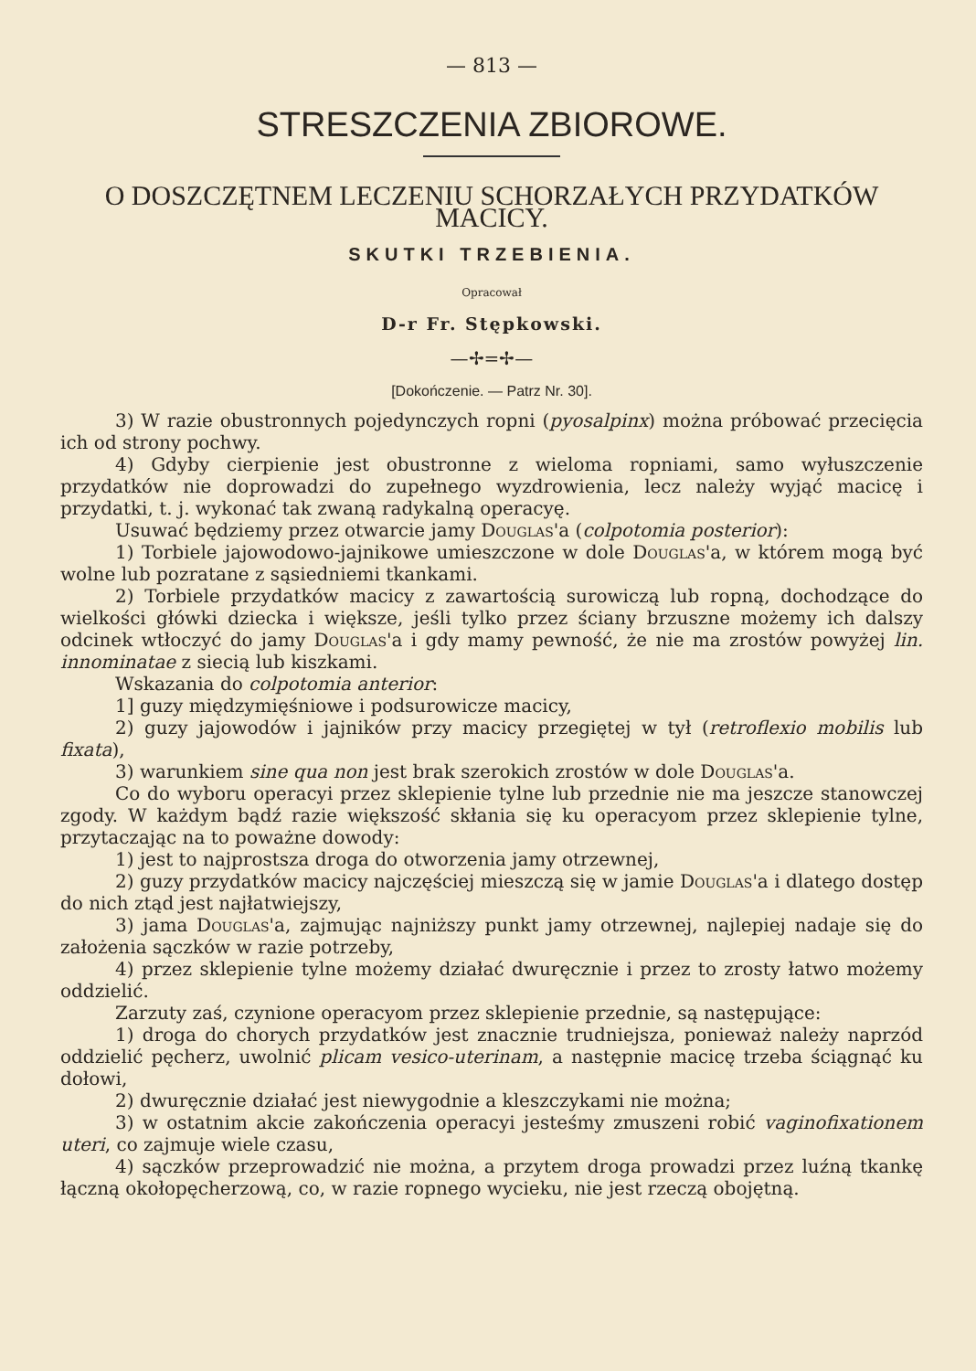— 813 —
STRESZCZENIA ZBIOROWE.
O DOSZCZĘTNEM LECZENIU SCHORZAŁYCH PRZYDATKÓW MACICY.
SKUTKI TRZEBIENIA.
Opracował
D-r Fr. Stępkowski.
—✢=✢—
[Dokończenie. — Patrz Nr. 30].
3) W razie obustronnych pojedynczych ropni (pyosalpinx) można próbować przecięcia ich od strony pochwy.
4) Gdyby cierpienie jest obustronne z wieloma ropniami, samo wyłuszczenie przydatków nie doprowadzi do zupełnego wyzdrowienia, lecz należy wyjąć macicę i przydatki, t. j. wykonać tak zwaną radykalną operacyę.
Usuwać będziemy przez otwarcie jamy Douglas'a (colpotomia posterior):
1) Torbiele jajowodowo-jajnikowe umieszczone w dole Douglas'a, w którem mogą być wolne lub pozratane z sąsiedniemi tkankami.
2) Torbiele przydatków macicy z zawartością surowiczą lub ropną, dochodzące do wielkości główki dziecka i większe, jeśli tylko przez ściany brzuszne możemy ich dalszy odcinek wtłoczyć do jamy Douglas'a i gdy mamy pewność, że nie ma zrostów powyżej lin. innominatae z siecią lub kiszkami.
Wskazania do colpotomia anterior:
1] guzy międzymięśniowe i podsurowicze macicy,
2) guzy jajowodów i jajników przy macicy przegiętej w tył (retroflexio mobilis lub fixata),
3) warunkiem sine qua non jest brak szerokich zrostów w dole Douglas'a.
Co do wyboru operacyi przez sklepienie tylne lub przednie nie ma jeszcze stanowczej zgody. W każdym bądź razie większość skłania się ku operacyom przez sklepienie tylne, przytaczając na to poważne dowody:
1) jest to najprostsza droga do otworzenia jamy otrzewnej,
2) guzy przydatków macicy najczęściej mieszczą się w jamie Douglas'a i dlatego dostęp do nich ztąd jest najłatwiejszy,
3) jama Douglas'a, zajmując najniższy punkt jamy otrzewnej, najlepiej nadaje się do założenia sączków w razie potrzeby,
4) przez sklepienie tylne możemy działać dwuręcznie i przez to zrosty łatwo możemy oddzielić.
Zarzuty zaś, czynione operacyom przez sklepienie przednie, są następujące:
1) droga do chorych przydatków jest znacznie trudniejsza, ponieważ należy naprzód oddzielić pęcherz, uwolnić plicam vesico-uterinam, a następnie macicę trzeba ściągnąć ku dołowi,
2) dwuręcznie działać jest niewygodnie a kleszczykami nie można;
3) w ostatnim akcie zakończenia operacyi jesteśmy zmuszeni robić vaginofixationem uteri, co zajmuje wiele czasu,
4) sączków przeprowadzić nie można, a przytem droga prowadzi przez luźną tkankę łączną okołopęcherzową, co, w razie ropnego wycieku, nie jest rzeczą obojętną.